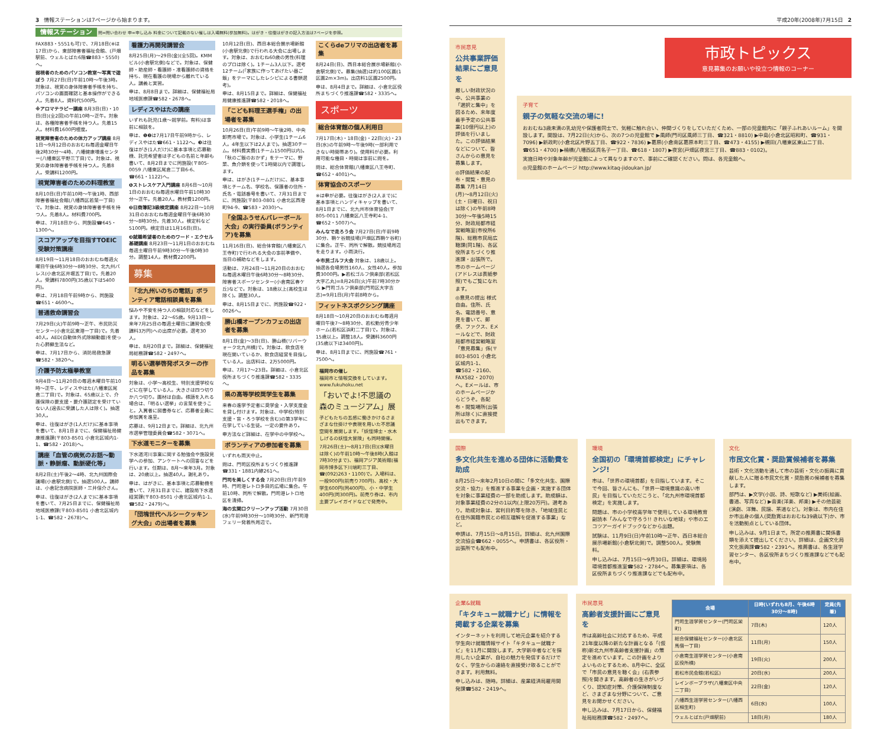3 情報ステーションは7ページから始まります。
情報ステーション 問=問い合わせ 申=申し込み 料金について記載のない催しは入場無料(参加無料)。はがき・往復はがきの記入方法は7ページを参照。
FAX883・5551も可)で、7月18日(※は17日)から、東部障害者福祉会館、(戸畑駅前、ウェルとばた6階☎883・5550)へ。
弱視者のためのパソコン教室〜写真で遊ぼう 7月27日(日)午前10時〜午後3時。対象は、視覚の身体障害者手帳を持ち、パソコンの画面確認と基本操作ができる人。先着8人。資料代500円。
※アロマテラピー講座 8月3日(日)・10日(日)(全2回)の午前10時〜正午。対象は、各種障害者手帳を持つ人。先着15人。材料費1600円程度。
視覚障害者のための体力アップ講座 8月1日〜9月12日のおおむね毎週金曜日午後2時30分〜4時、八幡健康増進センター(八幡東区平野三丁目)で。対象は、視覚の身体障害者手帳を持つ人。先着8人。受講料1200円。
視覚障害者のための料理教室
8月10日(日)午前10時〜午後1時、西部障害者福祉会館(八幡西区若葉一丁目)で。対象は、視覚の身体障害者手帳を持つ人。先着8人。材料費700円。
申は、7月18日から、同施設☎645・1300へ。
スコアアップを目指すTOEIC受験対策講座
8月19日〜11月18日のおおむね毎週火曜日午後6時30分〜8時30分、北九州パレス(小倉北区井堀五丁目)で。先着20人。受講料7800円(35歳以下は5400円)。
申は、7月18日午前9時から、同施設☎651・4600へ。
普通救命講習会
7月29日(火)午前9時〜正午、市民防災センター(小倉北区東港一丁目)で。先着40人。AED(自動体外式除細動器)を使った心肺蘇生法など。
申は、7月17日から、消防局救急課☎582・3820へ。
介護予防太極拳教室
9月4日〜11月20日の毎週木曜日午前10時〜正午、レディスやはた(八幡東区尾倉二丁目)で。対象は、65歳以上で、介護保険の要支援・要介護認定を受けていない人(過去に受講した人は除く)。抽選30人。
申は、往復はがき(1人だけ)に基本事項を書いて、8月1日までに、保健福祉局健康推進課(〒803-8501 小倉北区城内1-1、☎582・2018)へ。
講座「血管の病気のお話〜動脈・静脈瘤、動脈硬化等」
8月2日(土)午後2〜4時、北九州国際会議場(小倉駅北側)で。抽選500人。講師は、小倉記念病院医師・三井信介さん。
申は、往復はがき(2人まで)に基本事項を書いて、7月25日までに、保健福祉局地域医療課(〒803-8501 小倉北区城内1-1、☎582・2678)へ。
看護力再開発講習会
8月25日(月)〜29日(金)(全5回)。KMMビル(小倉駅北側)などで。対象は、保健師・助産師・看護師・准看護師の資格を持ち、現在看護の現場から離れている人。講義と実習。
申は、8月8日まで。詳細は、保健福祉局地域医療課☎582・2678へ。
レディスやはたの講座
いずれも託児(1歳〜就学前。有料)は事前に相談を。
申は、❶❷は7月17日午前9時から、レディスやはた☎661・1122へ。❸は往復はがき(1人だけ)に基本事項と応募動機、託児希望者は子どもの名前と年齢も書いて、8月2日までに同施設(〒805-0059 八幡東区尾倉二丁目6-6、☎661・1122)へ。
❶ストレスケア入門講座 8月6日〜10月1日のおおむね毎週水曜日午前10時30分〜正午。先着20人。教材費1200円。
❷日商簿記3級検定講座 8月22日〜10月31日のおおむね毎週金曜日午後6時30分〜8時30分。先着30人。検定料など5100円。検定日は11月16日(日)。
❸就職希望者のためのワード・エクセル基礎講座 8月23日〜11月1日のおおむね毎週土曜日午前9時30分〜午後0時30分。調整14人。教材費2200円。
募集
「北九州いのちの電話」ボランティア電話相談員を募集
悩みや不安を持つ人の相談対応などをします。対象は、22〜65歳。9月13日〜来年7月25日の毎週土曜日に講習会(受講料3万円)への出席が必要。選考30人。
申は、8月20日まで。詳細は、保健福祉局総務課☎582・2497へ。
明るい選挙啓発ポスターの作品を募集
対象は、小学〜高校生、特別支援学校などに在学している人。大きさは四つ切りか八つ切り。画材は自由。標語を入れる場合は、「明るい選挙」の言葉を使うこと。入賞者に図書券など、応募者全員に参加賞を進呈。
応募は、9月12日まで。詳細は、北九州市選挙管理委員会☎582・3071へ。
下水道モニターを募集
下水道河川事業に関する勉強会や施設見学への参加、アンケートへの回答などを行います。任期は、8月〜来年3月。対象は、20歳以上。抽選40人。謝礼あり。
申は、はがきに、基本事項と応募動機を書いて、7月31日までに、建設局下水道経営課(〒803-8501 小倉北区城内1-1、☎582・2479)へ。
「団塊世代ヘルシークッキング大会」の出場者を募集
10月12日(日)、西日本総合展示場新館(小倉駅北側)で行われる大会に出場します。対象は、おおむね60歳の男性(料理のプロは除く)。1チーム3人以下。選考12チーム(「家族に作ってあげたい昼ご飯」をテーマにしたレシピによる書類選考)。
申は、8月15日まで。詳細は、保健福祉局健康推進課☎582・2018へ。
「こども料理王選手権」の出場者を募集
10月26日(日)午前9時〜午後2時、中央卸売市場で。対象は、小学生(1チーム6人。4年生以下は2人まで)。抽選30チーム。材料費実費(1チーム1500円以内)。「秋のご飯のおかず」をテーマに、野菜、魚介類を使って1時間以内で調理します。
申は、はがき(1チームだけ)に、基本事項とチーム名、学校名、保護者の住所・氏名・電話番号を書いて、7月31日までに、同施設(〒803-0801 小倉北区西港町94-9、☎583・2030)へ。
「全国ふうせんバレーボール大会」の実行委員(ボランティア)を募集
11月16日(日)、総合体育館(八幡東区八王寺町)で行われる大会の事前準備や、当日の補助などをします。
活動は、7月24日〜11月20日のおおむね毎週木曜日午後6時30分〜8時30分、障害者スポーツセンター(小倉南区春ケ丘)などで。対象は、18歳以上(高校生は除く)。調整30人。
申は、8月15日までに、同施設☎922・0026へ。
勝山橋オープンカフェの出店者を募集
8月1日(金)〜3日(日)、勝山橋(リバーウォーク北九州横)で。対象は、飲食店を現在開いているか、飲食店経営を目指している人。出店料は、2万5000円。
申は、7月17〜23日。詳細は、小倉北区役所まちづくり推進課☎582・3335へ。
県の高等学校奨学生を募集
来春の進学予定者に奨学金・入学支度金を貸し付けます。対象は、中学校(特別支援・盲・ろう学校を含む)の第3学年に在学している生徒。一定の要件あり。
申方法など詳細は、在学中の中学校へ。
ボランティアの参加者を募集
いずれも雨天中止。
問は、門司区役所まちづくり推進課☎331・1881内線261へ。
門司を美しくする会 7月20日(日)午前9時、門司港レトロ多目的広場に集合。午前10時、同所で解散。門司港レトロ地区を清掃。
海の玄関口クリーンアップ活動 7月30日(水)午前9時30分〜10時30分、新門司港フェリー発着所周辺で。
こくらdeフリマの出店者を募集
8月24日(日)、西日本総合展示場新館(小倉駅北側)で。募集(抽選)は約100区画(1区画2m×3m)。出店料1区画2500円。
申は、8月4日まで。詳細は、小倉北区役所まちづくり推進課☎582・3335へ。
スポーツ
総合体育館の個人利用日
7月17日(木)・18日(金)・22日(火)・23日(水)の午前9時〜午後9時(一部利用できない時間帯あり)。使用料が必要。利用可能な種目・時間は事前に問を。
問は、総合体育館(八幡東区八王寺町、☎652・4001)へ。
体育協会のスポーツ
※は申が必要。往復はがき(2人まで)に基本事項とハンディキャップを書いて、8月1日までに、北九州市体育協会(〒805-0011 八幡東区八王寺町4-1、☎652・5007)へ。
みんなで走ろう会 7月27日(日)午前9時30分、鞘ケ谷競技場(戸畑区西鞘ケ谷町)に集合。正午、同所で解散。競技場周辺を走ります。小雨決行。
※市民ゴルフ大会 対象は、18歳以上。抽選各会場男性160人、女性40人。参加費3000円。▶若松ゴルフ倶楽部(若松区大字乙丸)=8月26日(火)午前7時30分から ▶門司ゴルフ倶楽部(門司区大字吉志)=9月1日(月)午前8時から。
フィットネスボクシング講座
8月18日〜10月20日のおおむね毎週月曜日午後7〜8時30分、若松勤労青少年ホーム(若松区浜町二丁目)で。対象は、15歳以上。調整18人。受講料3600円(35歳以下は3400円)。
申は、8月1日までに、同施設☎761・7500へ。
福岡市の催し
福岡市と情報交換をしています。www.fukuhoku.net
「おいでよ!不思議の森のミュージアム」展
子どもたちの五感に働きかけるさまざまな仕掛けや表現を用いた不思議空間を展開します。「妖怪博士・水木しげるの妖怪大冒険」も同時開催。
7月26日(土)〜8月17日(日)(水曜日は除く)の午前10時〜午後8時(入館は7時30分まで)、福岡アジア美術館(福岡市博多区下川端町三丁目、☎(092)263・1100)で。入場料は、一般900円(前売り700円)、高校・大学生600円(同400円)、小・中学生400円(同300円)。前売り券は、市内主要プレイガイドなどで発売中。
平成20年(2008年)7月15日 2
市民意見
公共事業評価結果にご意見を
厳しい財政状況の中、公共事業の「選択と集中」を図るため、来年度着手予定の公共事業(10億円以上)の評価を行いました。この評価結果などについて、皆さんからの意見を募集します。
◎評価結果の配布・閲覧・意見の募集 7月14日(月)〜8月12日(火)(土・日曜日、祝日は除く)の午前8時30分〜午後5時15分、財政局都市経営戦略室(市役所6階)、総務市民局広聴課(同1階)、各区役所まちづくり推進課・出張所で。市のホームページ(アドレスは表紙参照)でもご覧になれます。
◎意見の提出 様式自由。住所、氏名、電話番号、意見を書いて、郵便、ファクス、Eメールなどで、財政局都市経営戦略室「意見募集」係(〒803-8501 小倉北区城内1-1、☎582・2160、FAX582・2070)へ。Eメールは、市のホームページからどうぞ。各配布・閲覧場所(出張所は除く)に直接提出もできます。
市政トピックス
意見募集のお願いや役立つ情報のコーナー
子育て
親子の気軽な交流の場に!
おおむね3歳未満の乳幼児や保護者同士で、気軽に触れ合い、仲間づくりをしていただくため、一部の児童館内に「親子ふれあいルーム」を開設します。開設は、7月22日(火)から、次の7つの児童館で ▶風師(門司区風師三丁目、☎321・8810) ▶中島(小倉北区昭和町、☎931・7096) ▶新政町(小倉北区片野五丁目、☎922・7836) ▶葛原(小倉南区葛原本町三丁目、☎473・4155) ▶槻田(八幡東区東山二丁目、☎651・4700) ▶楠橋(八幡西区真名子一丁目、☎618・1807) ▶夜宮(戸畑区夜宮三丁目、☎883・0102)。
実施日時や対象年齢が児童館によって異なりますので、事前にご確認ください。問は、各児童館へ。
◎児童館のホームページ http://www.kitaq-jidoukan.jp/
国際
多文化共生を進める団体に活動費を助成
8月25日〜来年2月10日の間に「多文化共生、国際交流・協力」を推進する事業を企画・実施する団体を対象に事業経費の一部を助成します。助成額は、対象事業経費の2分の1以内(上限20万円)。選考あり。助成対象は、営利目的等を除き、「地域住民と在住外国籍市民との相互理解を促進する事業」など。
申請は、7月15日〜8月15日。詳細は、北九州国際交流協会☎662・0055へ。申請書は、各区役所・出張所でも配布中。
環境
全国初の「環境首都検定」にチャレンジ!
市は、「世界の環境首都」を目指しています。そこで今回、皆さんにも、「世界一環境意識の高い市民」を目指していただこうと、「北九州市環境首都検定」を実施します。
問題は、市の小学校高学年で使用している環境教育副読本「みんなで守ろう!! きれいな地球」や市のエコツアーガイドブックなどから出題。
試験は、11月9日(日)午前10時〜正午、西日本総合展示場新館(小倉駅北側)で。調整500人。受験無料。
申し込みは、7月15日〜9月30日。詳細は、環境局環境首都推進室☎582・2784へ。募集要項は、各区役所まちづくり推進課などでも配布中。
文化
市民文化賞・奨励賞候補者を募集
芸術・文化活動を通して市の芸術・文化の振興に貢献した人に贈る市民文化賞・奨励賞の候補者を募集します。
部門は、▶文学(小説、詩、短歌など) ▶美術(絵画、書道、写真など) ▶音楽(洋楽、邦楽) ▶その他芸能(演劇、洋舞、民謡、茶道など)。対象は、市内在住か市出身の個人(奨励賞はおおむね39歳以下)か、市を活動拠点としている団体。
申し込みは、9月1日まで。所定の推薦書に関係書類を添えて提出してください。詳細は、企画文化局文化振興課☎582・2391へ。推薦書は、各生涯学習センター、各区役所まちづくり推進課などでも配布中。
企業&就職
「キタキュー就職ナビ」に情報を掲載する企業を募集
インターネットを利用して地元企業を紹介する学生向け就職情報サイト「キタキュー就職ナビ」を11月に開設します。大学新卒者などを採用したい企業が、自社の魅力を発信するだけでなく、学生からの連絡を直接受け取ることができます。利用無料。
申し込みは、随時。詳細は、産業経済局雇用開発課☎582・2419へ。
市民意見
高齢者支援計画にご意見を
市は高齢社会に対応するため、平成21年度以降の新たな計画となる「(仮称)新北九州市高齢者支援計画」の策定を進めています。この計画をよりよいものとするため、8月中に、全区で「市民の意見を聴く会」(右表参照)を開きます。高齢者の生きがいづくり、認知症対策、介護保険制度など、さまざまな分野について、ご意見をお聞かせください。
申し込みは、7月17日から、保健福祉局総務課☎582・2497へ。
| 会場 | 日時(いずれも8月、午後6時30分〜8時) | 定員(先着) |
| --- | --- | --- |
| 門司生涯学習センター(門司区栄町) | 7日(木) | 120人 |
| 総合保健福祉センター(小倉北区馬借一丁目) | 11日(月) | 150人 |
| 小倉南生涯学習センター(小倉南区役所横) | 19日(火) | 200人 |
| 若松市民会館(若松区) | 20日(水) | 200人 |
| レインボープラザ(八幡東区中央二丁目) | 22日(金) | 120人 |
| 八幡西生涯学習センター(八幡西区相生町) | 6日(水) | 100人 |
| ウェルとばた(戸畑駅前) | 18日(月) | 180人 |